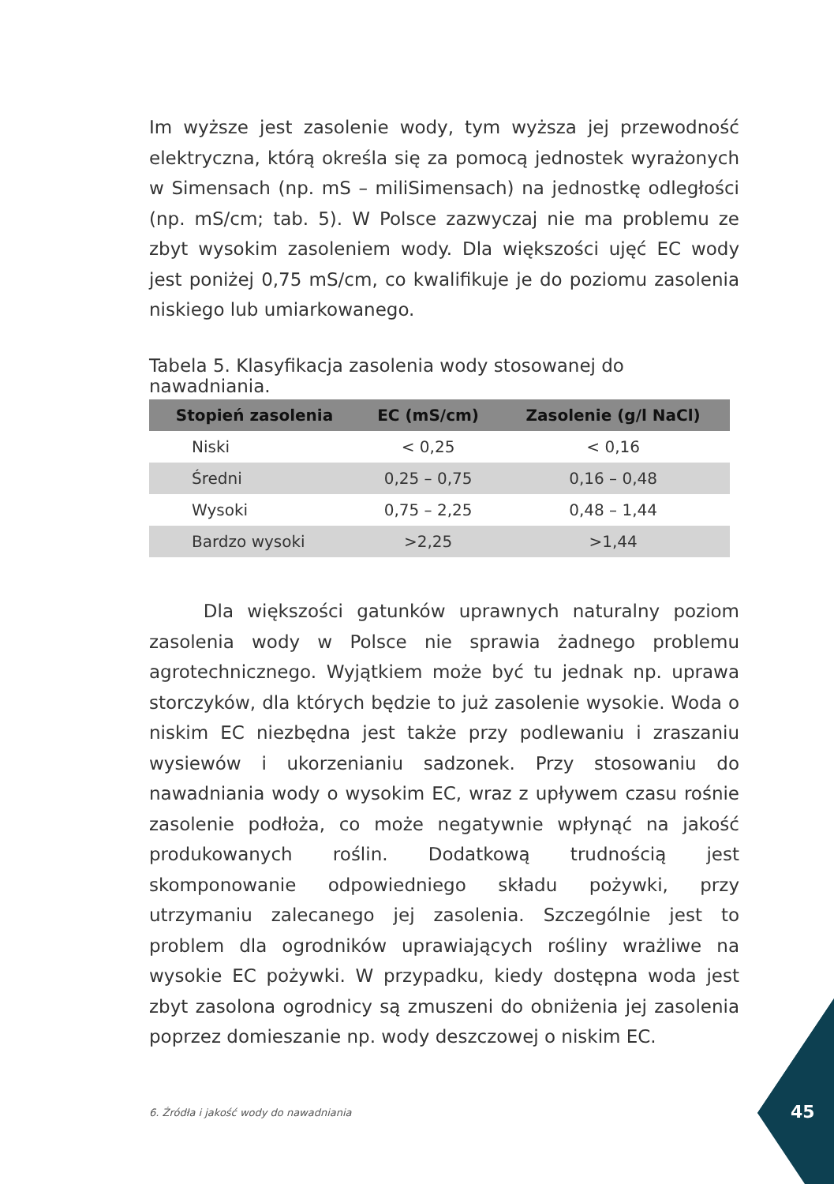Im wyższe jest zasolenie wody, tym wyższa jej przewodność elektryczna, którą określa się za pomocą jednostek wyrażonych w Simensach (np. mS – miliSimensach) na jednostkę odległości (np. mS/cm; tab. 5). W Polsce zazwyczaj nie ma problemu ze zbyt wysokim zasoleniem wody. Dla większości ujęć EC wody jest poniżej 0,75 mS/cm, co kwalifikuje je do poziomu zasolenia niskiego lub umiarkowanego.
Tabela 5. Klasyfikacja zasolenia wody stosowanej do nawadniania.
| Stopień zasolenia | EC (mS/cm) | Zasolenie (g/l NaCl) |
| --- | --- | --- |
| Niski | < 0,25 | < 0,16 |
| Średni | 0,25 – 0,75 | 0,16 – 0,48 |
| Wysoki | 0,75 – 2,25 | 0,48 – 1,44 |
| Bardzo wysoki | >2,25 | >1,44 |
Dla większości gatunków uprawnych naturalny poziom zasolenia wody w Polsce nie sprawia żadnego problemu agrotechnicznego. Wyjątkiem może być tu jednak np. uprawa storczyków, dla których będzie to już zasolenie wysokie. Woda o niskim EC niezbędna jest także przy podlewaniu i zraszaniu wysiewów i ukorzenianiu sadzonek. Przy stosowaniu do nawadniania wody o wysokim EC, wraz z upływem czasu rośnie zasolenie podłoża, co może negatywnie wpłynąć na jakość produkowanych roślin. Dodatkową trudnością jest skomponowanie odpowiedniego składu pożywki, przy utrzymaniu zalecanego jej zasolenia. Szczególnie jest to problem dla ogrodników uprawiających rośliny wrażliwe na wysokie EC pożywki. W przypadku, kiedy dostępna woda jest zbyt zasolona ogrodnicy są zmuszeni do obniżenia jej zasolenia poprzez domieszanie np. wody deszczowej o niskim EC.
6. Źródła i jakość wody do nawadniania
45